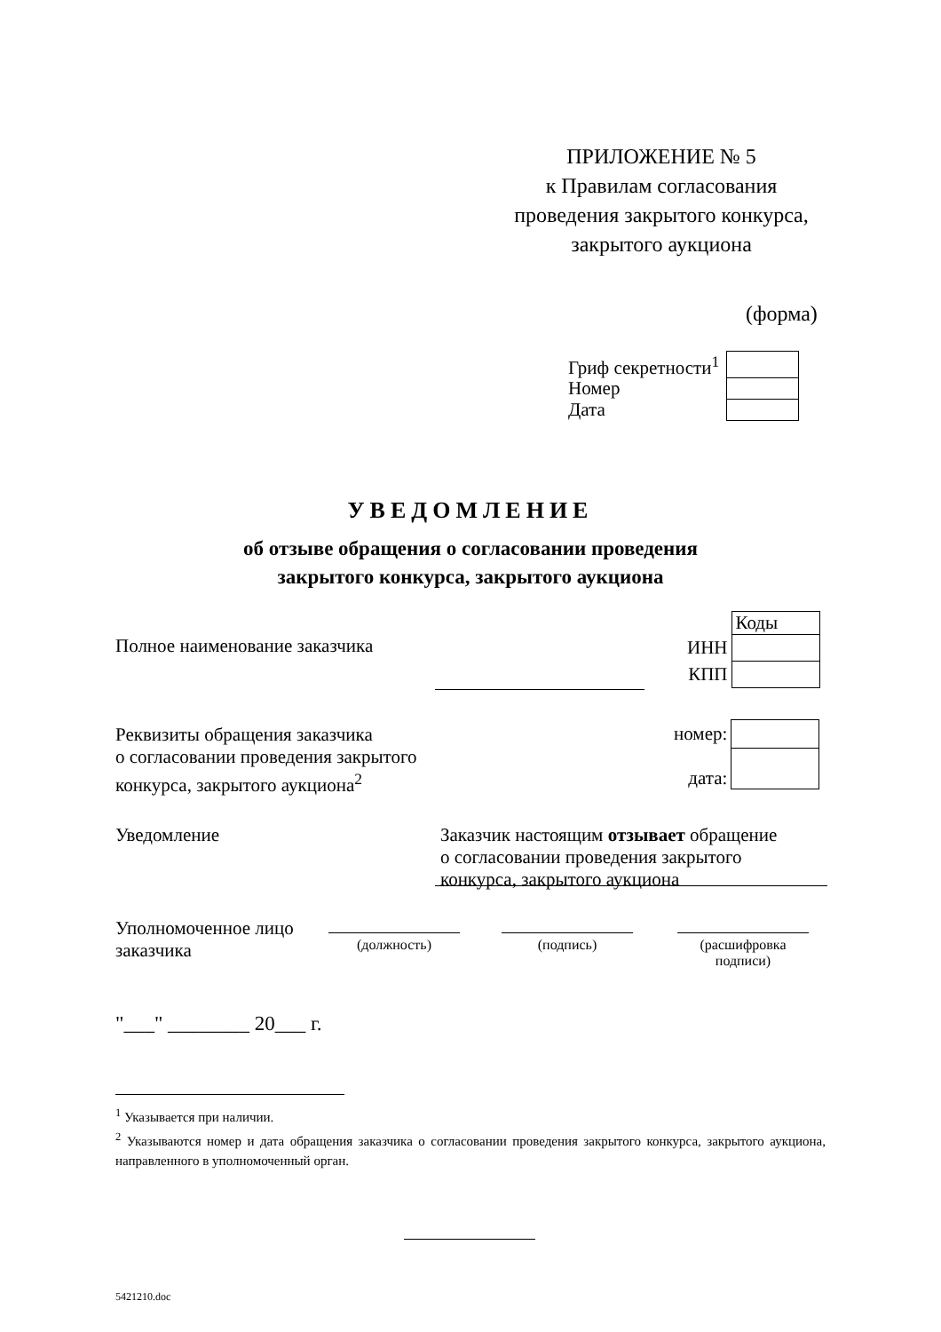ПРИЛОЖЕНИЕ № 5
к Правилам согласования
проведения закрытого конкурса,
закрытого аукциона
(форма)
| Гриф секретности<sup>1</sup> | |
| Номер | |
| Дата | |
УВЕДОМЛЕНИЕ
об отзыве обращения о согласовании проведения
закрытого конкурса, закрытого аукциона
Полное наименование заказчика
| | Коды |
| ИНН | |
| КПП | |
Реквизиты обращения заказчика
о согласовании проведения закрытого
конкурса, закрытого аукциона<sup>2</sup>
| номер: | |
| дата: | |
Уведомление
Заказчик настоящим отзывает обращение
о согласовании проведения закрытого
конкурса, закрытого аукциона
Уполномоченное лицо
заказчика
(должность) (подпись)
(расшифровка
подписи)
"___" ________ 20___ г.
<sup>1</sup> Указывается при наличии.
<sup>2</sup> Указываются номер и дата обращения заказчика о согласовании проведения закрытого конкурса, закрытого аукциона, направленного в уполномоченный орган.
5421210.doc